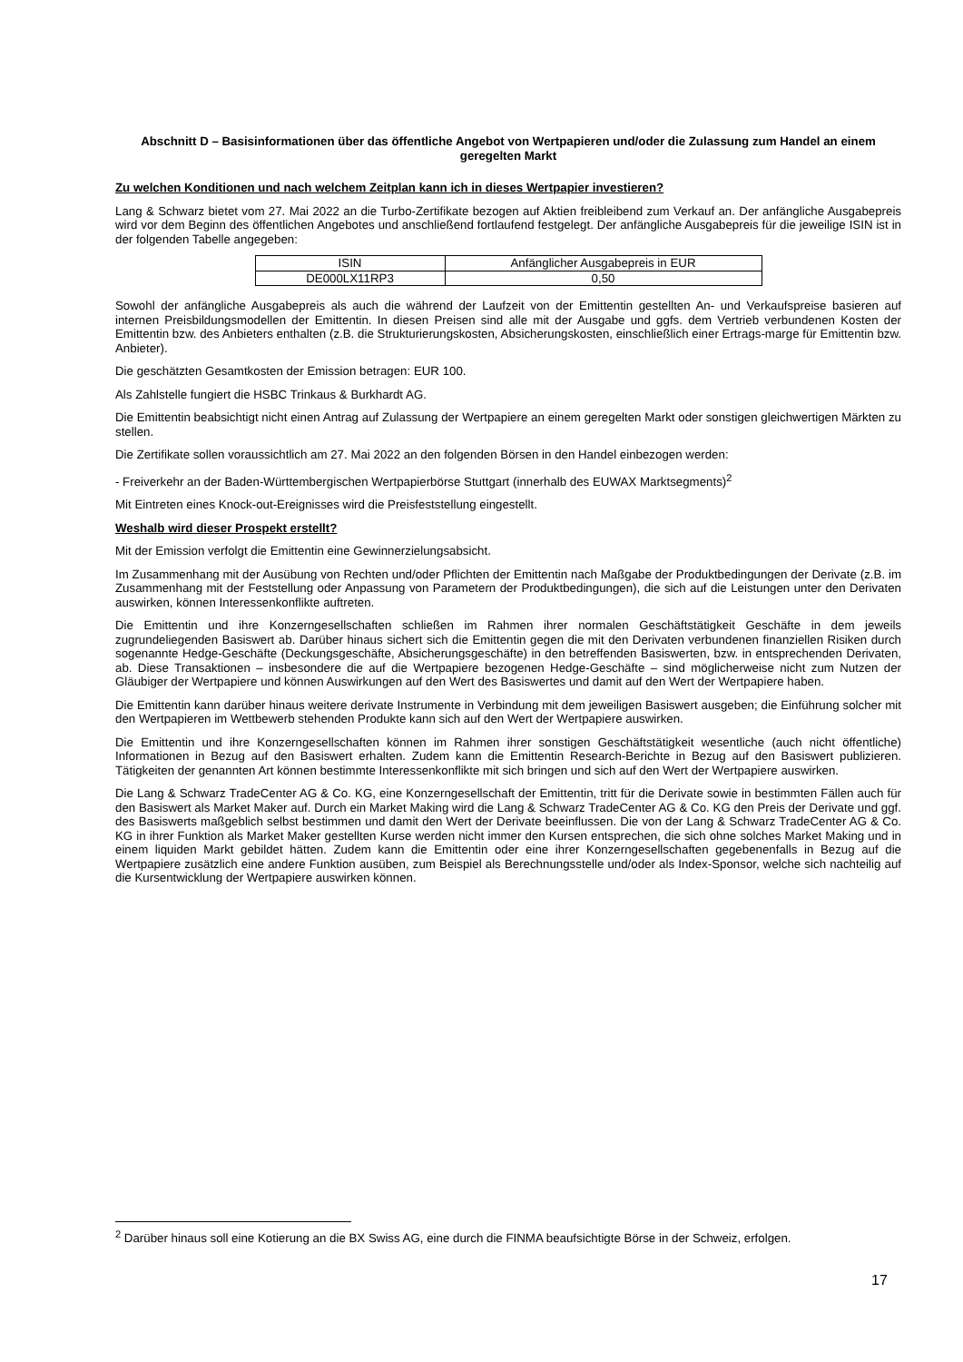Abschnitt D – Basisinformationen über das öffentliche Angebot von Wertpapieren und/oder die Zulassung zum Handel an einem geregelten Markt
Zu welchen Konditionen und nach welchem Zeitplan kann ich in dieses Wertpapier investieren?
Lang & Schwarz bietet vom 27. Mai 2022 an die Turbo-Zertifikate bezogen auf Aktien freibleibend zum Verkauf an. Der anfängliche Ausgabepreis wird vor dem Beginn des öffentlichen Angebotes und anschließend fortlaufend festgelegt. Der anfängliche Ausgabepreis für die jeweilige ISIN ist in der folgenden Tabelle angegeben:
| ISIN | Anfänglicher Ausgabepreis in EUR |
| DE000LX11RP3 | 0,50 |
Sowohl der anfängliche Ausgabepreis als auch die während der Laufzeit von der Emittentin gestellten An- und Verkaufspreise basieren auf internen Preisbildungsmodellen der Emittentin. In diesen Preisen sind alle mit der Ausgabe und ggfs. dem Vertrieb verbundenen Kosten der Emittentin bzw. des Anbieters enthalten (z.B. die Strukturierungskosten, Absicherungskosten, einschließlich einer Ertrags-marge für Emittentin bzw. Anbieter).
Die geschätzten Gesamtkosten der Emission betragen: EUR 100.
Als Zahlstelle fungiert die HSBC Trinkaus & Burkhardt AG.
Die Emittentin beabsichtigt nicht einen Antrag auf Zulassung der Wertpapiere an einem geregelten Markt oder sonstigen gleichwertigen Märkten zu stellen.
Die Zertifikate sollen voraussichtlich am 27. Mai 2022 an den folgenden Börsen in den Handel einbezogen werden:
- Freiverkehr an der Baden-Württembergischen Wertpapierbörse Stuttgart (innerhalb des EUWAX Marktsegments)<sup>2</sup>
Mit Eintreten eines Knock-out-Ereignisses wird die Preisfeststellung eingestellt.
Weshalb wird dieser Prospekt erstellt?
Mit der Emission verfolgt die Emittentin eine Gewinnerzielungsabsicht.
Im Zusammenhang mit der Ausübung von Rechten und/oder Pflichten der Emittentin nach Maßgabe der Produktbedingungen der Derivate (z.B. im Zusammenhang mit der Feststellung oder Anpassung von Parametern der Produktbedingungen), die sich auf die Leistungen unter den Derivaten auswirken, können Interessenkonflikte auftreten.
Die Emittentin und ihre Konzerngesellschaften schließen im Rahmen ihrer normalen Geschäftstätigkeit Geschäfte in dem jeweils zugrundeliegenden Basiswert ab. Darüber hinaus sichert sich die Emittentin gegen die mit den Derivaten verbundenen finanziellen Risiken durch sogenannte Hedge-Geschäfte (Deckungsgeschäfte, Absicherungsgeschäfte) in den betreffenden Basiswerten, bzw. in entsprechenden Derivaten, ab. Diese Transaktionen – insbesondere die auf die Wertpapiere bezogenen Hedge-Geschäfte – sind möglicherweise nicht zum Nutzen der Gläubiger der Wertpapiere und können Auswirkungen auf den Wert des Basiswertes und damit auf den Wert der Wertpapiere haben.
Die Emittentin kann darüber hinaus weitere derivate Instrumente in Verbindung mit dem jeweiligen Basiswert ausgeben; die Einführung solcher mit den Wertpapieren im Wettbewerb stehenden Produkte kann sich auf den Wert der Wertpapiere auswirken.
Die Emittentin und ihre Konzerngesellschaften können im Rahmen ihrer sonstigen Geschäftstätigkeit wesentliche (auch nicht öffentliche) Informationen in Bezug auf den Basiswert erhalten. Zudem kann die Emittentin Research-Berichte in Bezug auf den Basiswert publizieren. Tätigkeiten der genannten Art können bestimmte Interessenkonflikte mit sich bringen und sich auf den Wert der Wertpapiere auswirken.
Die Lang & Schwarz TradeCenter AG & Co. KG, eine Konzerngesellschaft der Emittentin, tritt für die Derivate sowie in bestimmten Fällen auch für den Basiswert als Market Maker auf. Durch ein Market Making wird die Lang & Schwarz TradeCenter AG & Co. KG den Preis der Derivate und ggf. des Basiswerts maßgeblich selbst bestimmen und damit den Wert der Derivate beeinflussen. Die von der Lang & Schwarz TradeCenter AG & Co. KG in ihrer Funktion als Market Maker gestellten Kurse werden nicht immer den Kursen entsprechen, die sich ohne solches Market Making und in einem liquiden Markt gebildet hätten. Zudem kann die Emittentin oder eine ihrer Konzerngesellschaften gegebenenfalls in Bezug auf die Wertpapiere zusätzlich eine andere Funktion ausüben, zum Beispiel als Berechnungsstelle und/oder als Index-Sponsor, welche sich nachteilig auf die Kursentwicklung der Wertpapiere auswirken können.
<sup>2</sup> Darüber hinaus soll eine Kotierung an die BX Swiss AG, eine durch die FINMA beaufsichtigte Börse in der Schweiz, erfolgen.
17